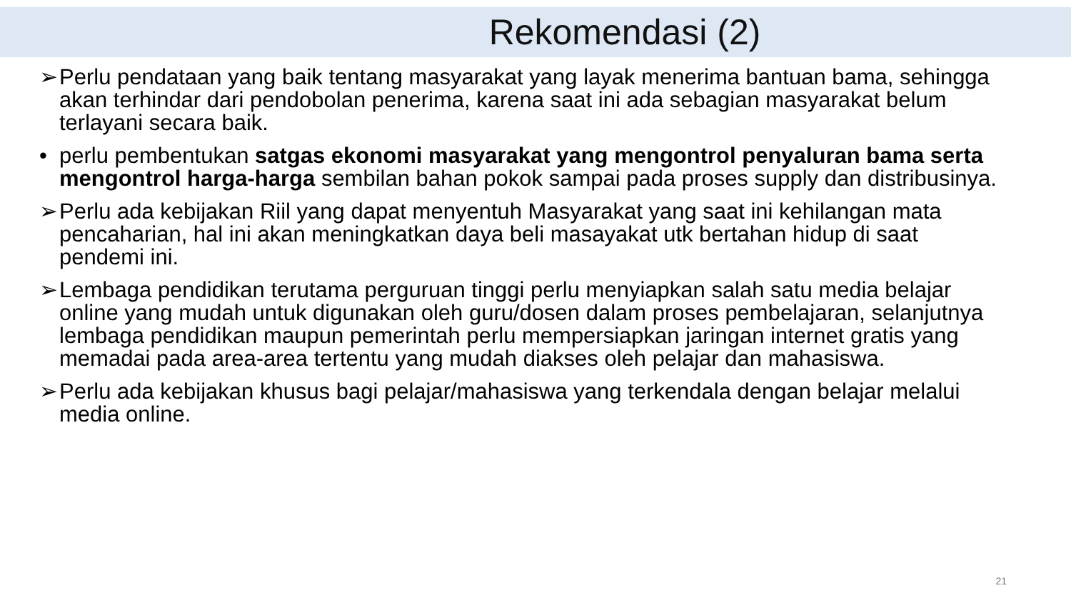Rekomendasi (2)
➢ Perlu pendataan yang baik tentang masyarakat yang layak menerima bantuan bama, sehingga akan terhindar dari pendobolan penerima, karena saat ini ada sebagian masyarakat belum terlayani secara baik.
• perlu pembentukan satgas ekonomi masyarakat yang mengontrol penyaluran bama serta mengontrol harga-harga sembilan bahan pokok sampai pada proses supply dan distribusinya.
➢ Perlu ada kebijakan Riil yang dapat menyentuh Masyarakat yang saat ini kehilangan mata pencaharian, hal ini akan meningkatkan daya beli masayakat utk bertahan hidup di saat pendemi ini.
➢ Lembaga pendidikan terutama perguruan tinggi perlu menyiapkan salah satu media belajar online yang mudah untuk digunakan oleh guru/dosen dalam proses pembelajaran, selanjutnya lembaga pendidikan maupun pemerintah perlu mempersiapkan jaringan internet gratis yang memadai pada area-area tertentu yang mudah diakses oleh pelajar dan mahasiswa.
➢ Perlu ada kebijakan khusus bagi pelajar/mahasiswa yang terkendala dengan belajar melalui media online.
21